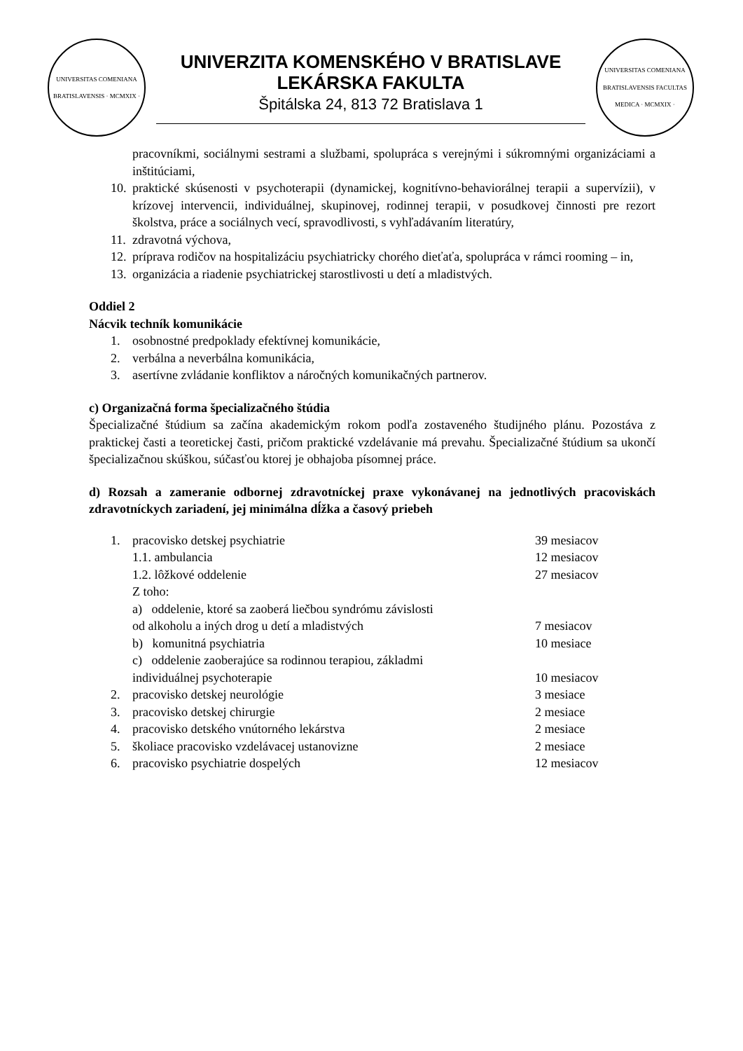UNIVERSITAS COMENIANA BRATISLAVENSIS · MCMXIX ·
UNIVERZITA KOMENSKÉHO V BRATISLAVE
LEKÁRSKA FAKULTA
Špitálska 24, 813 72 Bratislava 1
UNIVERSITAS COMENIANA BRATISLAVENSIS FACULTAS MEDICA · MCMXIX ·
pracovníkmi, sociálnymi sestrami a službami, spolupráca s verejnými i súkromnými organizáciami a inštitúciami,
10. praktické skúsenosti v psychoterapii (dynamickej, kognitívno-behaviorálnej terapii a supervízii), v krízovej intervencii, individuálnej, skupinovej, rodinnej terapii, v posudkovej činnosti pre rezort školstva, práce a sociálnych vecí, spravodlivosti, s vyhľadávaním literatúry,
11. zdravotná výchova,
12. príprava rodičov na hospitalizáciu psychiatricky chorého dieťaťa, spolupráca v rámci rooming – in,
13. organizácia a riadenie psychiatrickej starostlivosti u detí a mladistvých.
Oddiel 2
Nácvik techník komunikácie
1. osobnostné predpoklady efektívnej komunikácie,
2. verbálna a neverbálna komunikácia,
3. asertívne zvládanie konfliktov a náročných komunikačných partnerov.
c) Organizačná forma špecializačného štúdia
Špecializačné štúdium sa začína akademickým rokom podľa zostaveného študijného plánu. Pozostáva z praktickej časti a teoretickej časti, pričom praktické vzdelávanie má prevahu. Špecializačné štúdium sa ukončí špecializačnou skúškou, súčasťou ktorej je obhajoba písomnej práce.
d) Rozsah a zameranie odbornej zdravotníckej praxe vykonávanej na jednotlivých pracoviskách zdravotníckych zariadení, jej minimálna dĺžka a časový priebeh
| 1. | pracovisko detskej psychiatrie | 39 mesiacov |
| | 1.1. ambulancia | 12 mesiacov |
| | 1.2. lôžkové oddelenie | 27 mesiacov |
| | Z toho: | |
| | a) oddelenie, ktoré sa zaoberá liečbou syndrómu závislosti od alkoholu a iných drog u detí a mladistvých | 7 mesiacov |
| | b) komunitná psychiatria | 10 mesiace |
| | c) oddelenie zaoberajúce sa rodinnou terapiou, základmi individuálnej psychoterapie | 10 mesiacov |
| 2. | pracovisko detskej neurológie | 3 mesiace |
| 3. | pracovisko detskej chirurgie | 2 mesiace |
| 4. | pracovisko detského vnútorného lekárstva | 2 mesiace |
| 5. | školiace pracovisko vzdelávacej ustanovizne | 2 mesiace |
| 6. | pracovisko psychiatrie dospelých | 12 mesiacov |